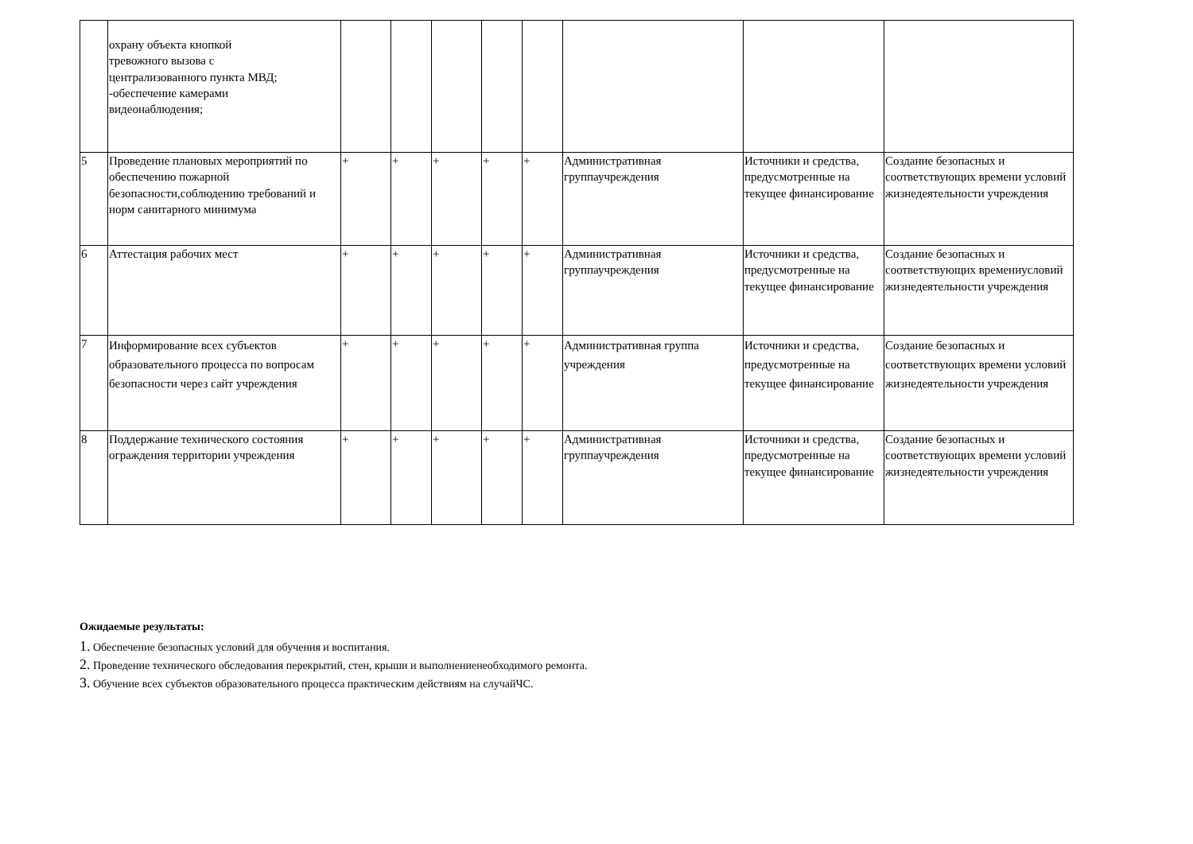| | охрану объекта кнопкой тревожного вызова с централизованного пункта МВД; -обеспечение камерами видеонаблюдения; | | | | | | | | |
| 5 | Проведение плановых мероприятий по обеспечению пожарной безопасности,соблюдению требований и норм санитарного минимума | + | + | + | + | + | Административная группаучреждения | Источники и средства, предусмотренные на текущее финансирование | Создание безопасных и соответствующих времени условий жизнедеятельности учреждения |
| 6 | Аттестация рабочих мест | + | + | + | + | + | Административная группаучреждения | Источники и средства, предусмотренные на текущее финансирование | Создание безопасных и соответствующих времениусловий жизнедеятельности учреждения |
| 7 | Информирование всех субъектов образовательного процесса по вопросам безопасности через сайт учреждения | + | + | + | + | + | Административная группа учреждения | Источники и средства, предусмотренные на текущее финансирование | Создание безопасных и соответствующих времени условий жизнедеятельности учреждения |
| 8 | Поддержание технического состояния ограждения территории учреждения | + | + | + | + | + | Административная группаучреждения | Источники и средства, предусмотренные на текущее финансирование | Создание безопасных и соответствующих времени условий жизнедеятельности учреждения |
Ожидаемые результаты:
1. Обеспечение безопасных условий для обучения и воспитания.
2. Проведение технического обследования перекрытий, стен, крыши и выполнениенеобходимого ремонта.
3. Обучение всех субъектов образовательного процесса практическим действиям на случайЧС.